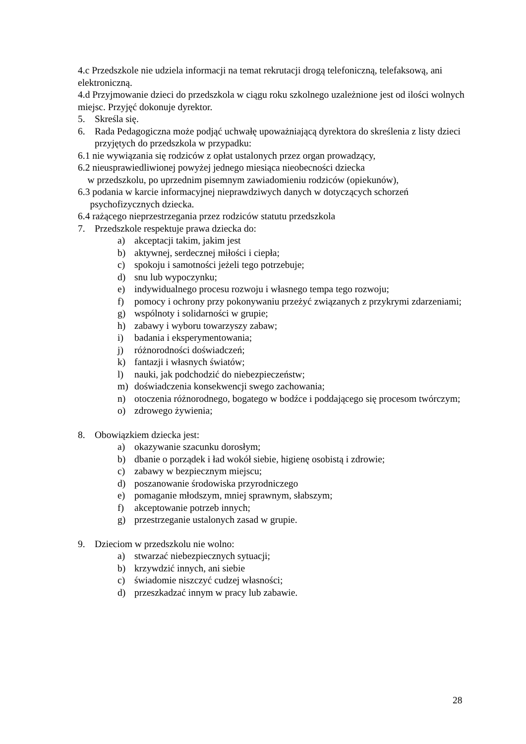4.c Przedszkole nie udziela informacji na temat rekrutacji drogą telefoniczną, telefaksową, ani elektroniczną.
4.d Przyjmowanie dzieci do przedszkola w ciągu roku szkolnego uzależnione jest od ilości wolnych miejsc. Przyjęć dokonuje dyrektor.
5. Skreśla się.
6. Rada Pedagogiczna może podjąć uchwałę upoważniającą dyrektora do skreślenia z listy dzieci przyjętych do przedszkola w przypadku:
6.1 nie wywiązania się rodziców z opłat ustalonych przez organ prowadzący,
6.2 nieusprawiedliwionej powyżej jednego miesiąca nieobecności dziecka
w przedszkolu, po uprzednim pisemnym zawiadomieniu rodziców (opiekunów),
6.3 podania w karcie informacyjnej nieprawdziwych danych w dotyczących schorzeń
psychofizycznych dziecka.
6.4 rażącego nieprzestrzegania przez rodziców statutu przedszkola
7. Przedszkole respektuje prawa dziecka do:
a) akceptacji takim, jakim jest
b) aktywnej, serdecznej miłości i ciepła;
c) spokoju i samotności jeżeli tego potrzebuje;
d) snu lub wypoczynku;
e) indywidualnego procesu rozwoju i własnego tempa tego rozwoju;
f) pomocy i ochrony przy pokonywaniu przeżyć związanych z przykrymi zdarzeniami;
g) wspólnoty i solidarności w grupie;
h) zabawy i wyboru towarzyszy zabaw;
i) badania i eksperymentowania;
j) różnorodności doświadczeń;
k) fantazji i własnych światów;
l) nauki, jak podchodzić do niebezpieczeństw;
m) doświadczenia konsekwencji swego zachowania;
n) otoczenia różnorodnego, bogatego w bodźce i poddającego się procesom twórczym;
o) zdrowego żywienia;
8. Obowiązkiem dziecka jest:
a) okazywanie szacunku dorosłym;
b) dbanie o porządek i ład wokół siebie, higienę osobistą i zdrowie;
c) zabawy w bezpiecznym miejscu;
d) poszanowanie środowiska przyrodniczego
e) pomaganie młodszym, mniej sprawnym, słabszym;
f) akceptowanie potrzeb innych;
g) przestrzeganie ustalonych zasad w grupie.
9. Dzieciom w przedszkolu nie wolno:
a) stwarzać niebezpiecznych sytuacji;
b) krzywdzić innych, ani siebie
c) świadomie niszczyć cudzej własności;
d) przeszkadzać innym w pracy lub zabawie.
28